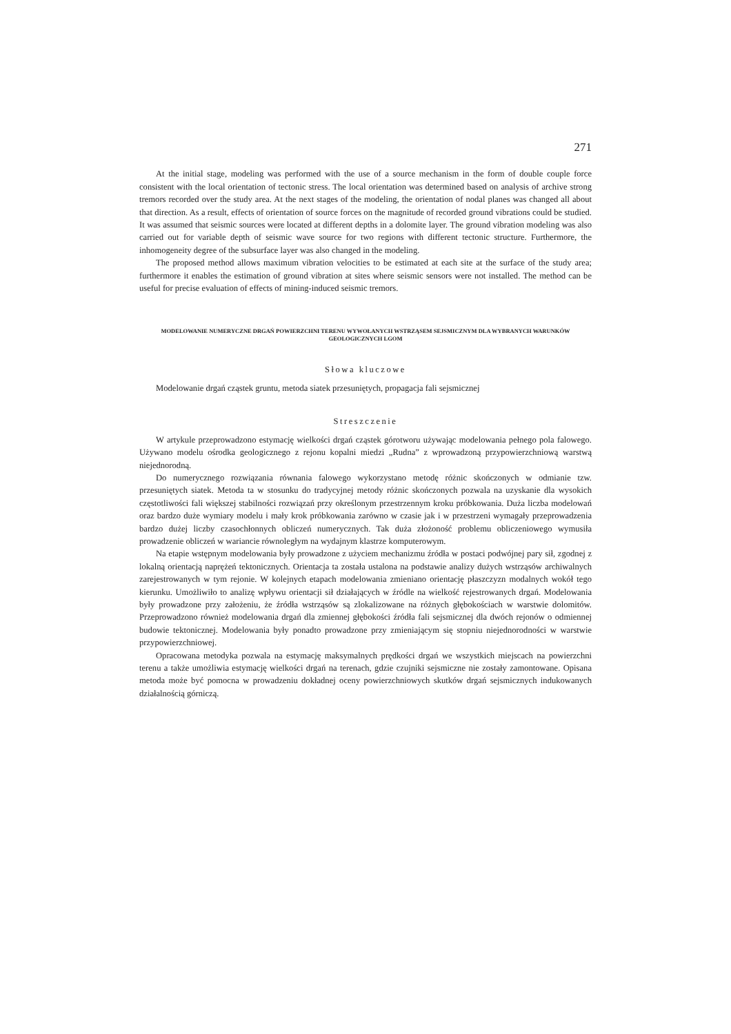271
At the initial stage, modeling was performed with the use of a source mechanism in the form of double couple force consistent with the local orientation of tectonic stress. The local orientation was determined based on analysis of archive strong tremors recorded over the study area. At the next stages of the modeling, the orientation of nodal planes was changed all about that direction. As a result, effects of orientation of source forces on the magnitude of recorded ground vibrations could be studied. It was assumed that seismic sources were located at different depths in a dolomite layer. The ground vibration modeling was also carried out for variable depth of seismic wave source for two regions with different tectonic structure. Furthermore, the inhomogeneity degree of the subsurface layer was also changed in the modeling.
The proposed method allows maximum vibration velocities to be estimated at each site at the surface of the study area; furthermore it enables the estimation of ground vibration at sites where seismic sensors were not installed. The method can be useful for precise evaluation of effects of mining-induced seismic tremors.
MODELOWANIE NUMERYCZNE DRGAŃ POWIERZCHNI TERENU WYWOŁANYCH WSTRZĄSEM SEJSMICZNYM DLA WYBRANYCH WARUNKÓW GEOLOGICZNYCH LGOM
Słowa kluczowe
Modelowanie drgań cząstek gruntu, metoda siatek przesuniętych, propagacja fali sejsmicznej
Streszczenie
W artykule przeprowadzono estymację wielkości drgań cząstek górotworu używając modelowania pełnego pola falowego. Używano modelu ośrodka geologicznego z rejonu kopalni miedzi „Rudna” z wprowadzoną przypowierzchniową warstwą niejednorodną.
Do numerycznego rozwiązania równania falowego wykorzystano metodę różnic skończonych w odmianie tzw. przesuniętych siatek. Metoda ta w stosunku do tradycyjnej metody różnic skończonych pozwala na uzyskanie dla wysokich częstotliwości fali większej stabilności rozwiązań przy określonym przestrzennym kroku próbkowania. Duża liczba modelowań oraz bardzo duże wymiary modelu i mały krok próbkowania zarówno w czasie jak i w przestrzeni wymagały przeprowadzenia bardzo dużej liczby czasochłonnych obliczeń numerycznych. Tak duża złożoność problemu obliczeniowego wymusiła prowadzenie obliczeń w wariancie równoległym na wydajnym klastrze komputerowym.
Na etapie wstępnym modelowania były prowadzone z użyciem mechanizmu źródła w postaci podwójnej pary sił, zgodnej z lokalną orientacją naprężeń tektonicznych. Orientacja ta została ustalona na podstawie analizy dużych wstrząsów archiwalnych zarejestrowanych w tym rejonie. W kolejnych etapach modelowania zmieniano orientację płaszczyzn modalnych wokół tego kierunku. Umożliwiło to analizę wpływu orientacji sił działających w źródle na wielkość rejestrowanych drgań. Modelowania były prowadzone przy założeniu, że źródła wstrząsów są zlokalizowane na różnych głębokościach w warstwie dolomitów. Przeprowadzono również modelowania drgań dla zmiennej głębokości źródła fali sejsmicznej dla dwóch rejonów o odmiennej budowie tektonicznej. Modelowania były ponadto prowadzone przy zmieniającym się stopniu niejednorodności w warstwie przypowierzchniowej.
Opracowana metodyka pozwala na estymację maksymalnych prędkości drgań we wszystkich miejscach na powierzchni terenu a także umożliwia estymację wielkości drgań na terenach, gdzie czujniki sejsmiczne nie zostały zamontowane. Opisana metoda może być pomocna w prowadzeniu dokładnej oceny powierzchniowych skutków drgań sejsmicznych indukowanych działalnością górniczą.